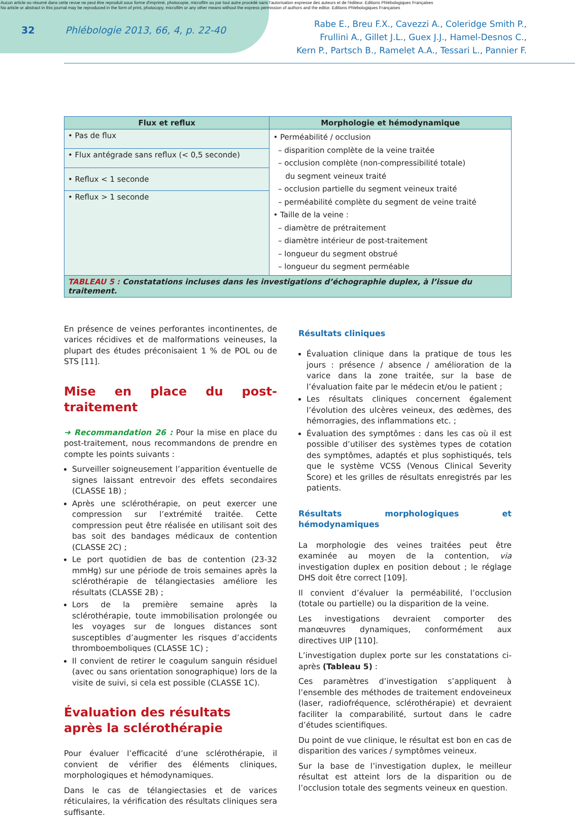Aucun article ou résumé dans cette revue ne peut être reproduit sous forme d'imprimé, photocopie, microfilm ou par tout autre procédé sans l'autorisation expresse des auteurs et de l'éditeur. Editions Phlébologiques Françaises
No article or abstract in this journal may be reproduced in the form of print, photocopy, microfilm or any other means without the express permission of authors and the editor. Editions Phlébologiques Françaises
32 Phlébologie 2013, 66, 4, p. 22-40
Rabe E., Breu F.X., Cavezzi A., Coleridge Smith P.,
Frullini A., Gillet J.L., Guex J.J., Hamel-Desnos C.,
Kern P., Partsch B., Ramelet A.A., Tessari L., Pannier F.
| Flux et reflux | Morphologie et hémodynamique |
| --- | --- |
| • Pas de flux | • Perméabilité / occlusion – disparition complète de la veine traitée – occlusion complète (non-compressibilité totale) du segment veineux traité – occlusion partielle du segment veineux traité – perméabilité complète du segment de veine traité • Taille de la veine : – diamètre de prétraitement – diamètre intérieur de post-traitement – longueur du segment obstrué – longueur du segment perméable |
| • Flux antégrade sans reflux (< 0,5 seconde) | |
| • Reflux < 1 seconde | |
| • Reflux > 1 seconde | |
| TABLEAU 5 : Constatations incluses dans les investigations d’échographie duplex, à l’issue du traitement. | |
En présence de veines perforantes incontinentes, de varices récidives et de malformations veineuses, la plupart des études préconisaient 1 % de POL ou de STS [11].
Mise en place du post-traitement
➜ Recommandation 26 : Pour la mise en place du post-traitement, nous recommandons de prendre en compte les points suivants :
Surveiller soigneusement l’apparition éventuelle de signes laissant entrevoir des effets secondaires (CLASSE 1B) ;
Après une sclérothérapie, on peut exercer une compression sur l’extrémité traitée. Cette compression peut être réalisée en utilisant soit des bas soit des bandages médicaux de contention (CLASSE 2C) ;
Le port quotidien de bas de contention (23-32 mmHg) sur une période de trois semaines après la sclérothérapie de télangiectasies améliore les résultats (CLASSE 2B) ;
Lors de la première semaine après la sclérothérapie, toute immobilisation prolongée ou les voyages sur de longues distances sont susceptibles d’augmenter les risques d’accidents thromboemboliques (CLASSE 1C) ;
Il convient de retirer le coagulum sanguin résiduel (avec ou sans orientation sonographique) lors de la visite de suivi, si cela est possible (CLASSE 1C).
Évaluation des résultats
après la sclérothérapie
Pour évaluer l’efficacité d’une sclérothérapie, il convient de vérifier des éléments cliniques, morphologiques et hémodynamiques.
Dans le cas de télangiectasies et de varices réticulaires, la vérification des résultats cliniques sera suffisante.
Résultats cliniques
Évaluation clinique dans la pratique de tous les jours : présence / absence / amélioration de la varice dans la zone traitée, sur la base de l’évaluation faite par le médecin et/ou le patient ;
Les résultats cliniques concernent également l’évolution des ulcères veineux, des œdèmes, des hémorragies, des inflammations etc. ;
Évaluation des symptômes : dans les cas où il est possible d’utiliser des systèmes types de cotation des symptômes, adaptés et plus sophistiqués, tels que le système VCSS (Venous Clinical Severity Score) et les grilles de résultats enregistrés par les patients.
Résultats morphologiques et hémodynamiques
La morphologie des veines traitées peut être examinée au moyen de la contention, via investigation duplex en position debout ; le réglage DHS doit être correct [109].
Il convient d’évaluer la perméabilité, l’occlusion (totale ou partielle) ou la disparition de la veine.
Les investigations devraient comporter des manœuvres dynamiques, conformément aux directives UIP [110].
L’investigation duplex porte sur les constatations ci-après (Tableau 5) :
Ces paramètres d’investigation s’appliquent à l’ensemble des méthodes de traitement endoveineux (laser, radiofréquence, sclérothérapie) et devraient faciliter la comparabilité, surtout dans le cadre d’études scientifiques.
Du point de vue clinique, le résultat est bon en cas de disparition des varices / symptômes veineux.
Sur la base de l’investigation duplex, le meilleur résultat est atteint lors de la disparition ou de l’occlusion totale des segments veineux en question.